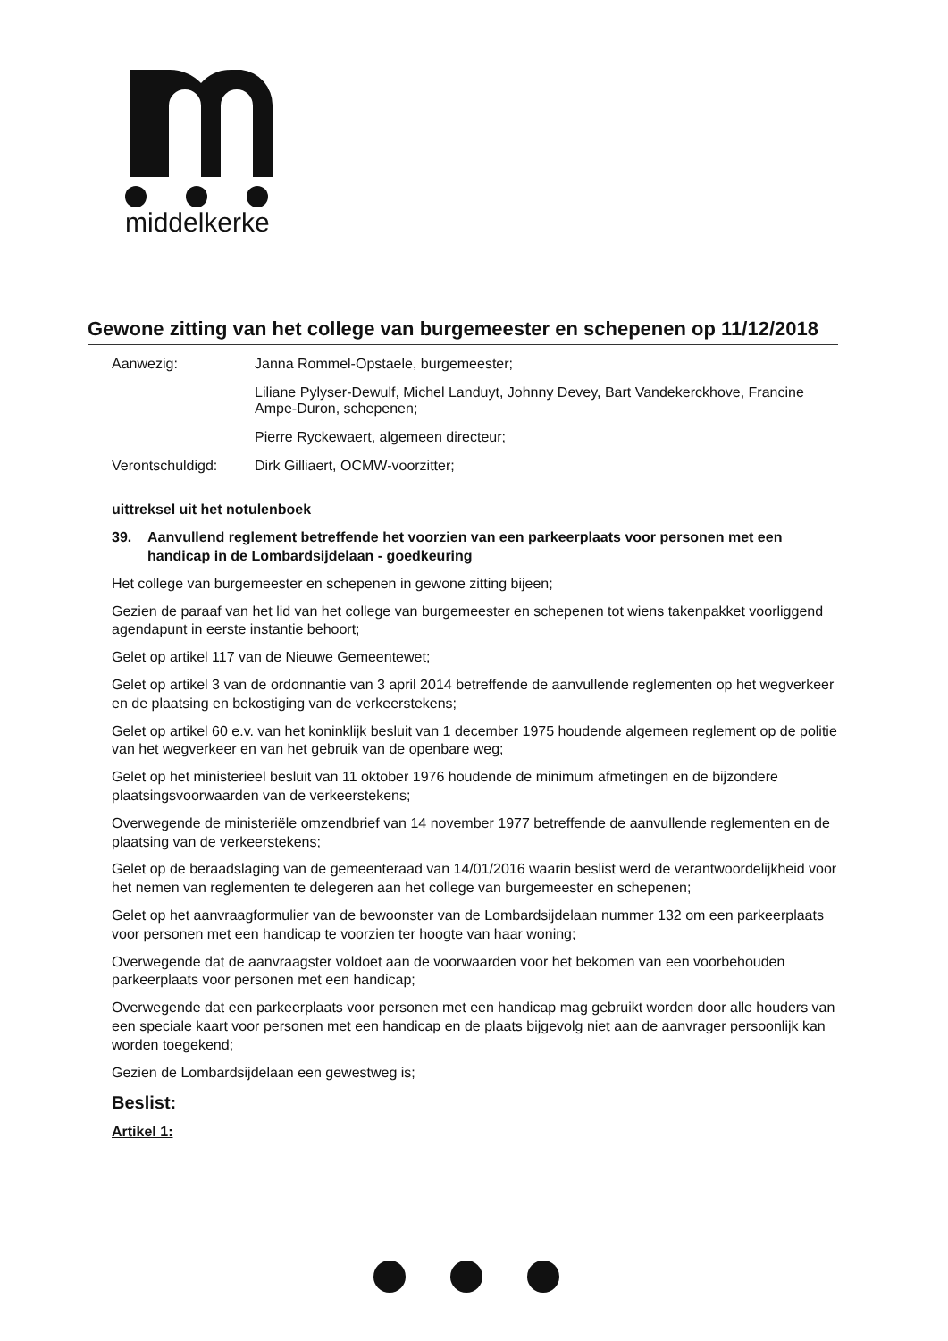middelkerke
Gewone zitting van het college van burgemeester en schepenen op 11/12/2018
Aanwezig: Janna Rommel-Opstaele, burgemeester;
Liliane Pylyser-Dewulf, Michel Landuyt, Johnny Devey, Bart Vandekerckhove, Francine Ampe-Duron, schepenen;
Pierre Ryckewaert, algemeen directeur;
Verontschuldigd: Dirk Gilliaert, OCMW-voorzitter;
uittreksel uit het notulenboek
39. Aanvullend reglement betreffende het voorzien van een parkeerplaats voor personen met een handicap in de Lombardsijdelaan - goedkeuring
Het college van burgemeester en schepenen in gewone zitting bijeen;
Gezien de paraaf van het lid van het college van burgemeester en schepenen tot wiens takenpakket voorliggend agendapunt in eerste instantie behoort;
Gelet op artikel 117 van de Nieuwe Gemeentewet;
Gelet op artikel 3 van de ordonnantie van 3 april 2014 betreffende de aanvullende reglementen op het wegverkeer en de plaatsing en bekostiging van de verkeerstekens;
Gelet op artikel 60 e.v. van het koninklijk besluit van 1 december 1975 houdende algemeen reglement op de politie van het wegverkeer en van het gebruik van de openbare weg;
Gelet op het ministerieel besluit van 11 oktober 1976 houdende de minimum afmetingen en de bijzondere plaatsingsvoorwaarden van de verkeerstekens;
Overwegende de ministeriële omzendbrief van 14 november 1977 betreffende de aanvullende reglementen en de plaatsing van de verkeerstekens;
Gelet op de beraadslaging van de gemeenteraad van 14/01/2016 waarin beslist werd de verantwoordelijkheid voor het nemen van reglementen te delegeren aan het college van burgemeester en schepenen;
Gelet op het aanvraagformulier van de bewoonster van de Lombardsijdelaan nummer 132 om een parkeerplaats voor personen met een handicap te voorzien ter hoogte van haar woning;
Overwegende dat de aanvraagster voldoet aan de voorwaarden voor het bekomen van een voorbehouden parkeerplaats voor personen met een handicap;
Overwegende dat een parkeerplaats voor personen met een handicap mag gebruikt worden door alle houders van een speciale kaart voor personen met een handicap en de plaats bijgevolg niet aan de aanvrager persoonlijk kan worden toegekend;
Gezien de Lombardsijdelaan een gewestweg is;
Beslist:
Artikel 1: